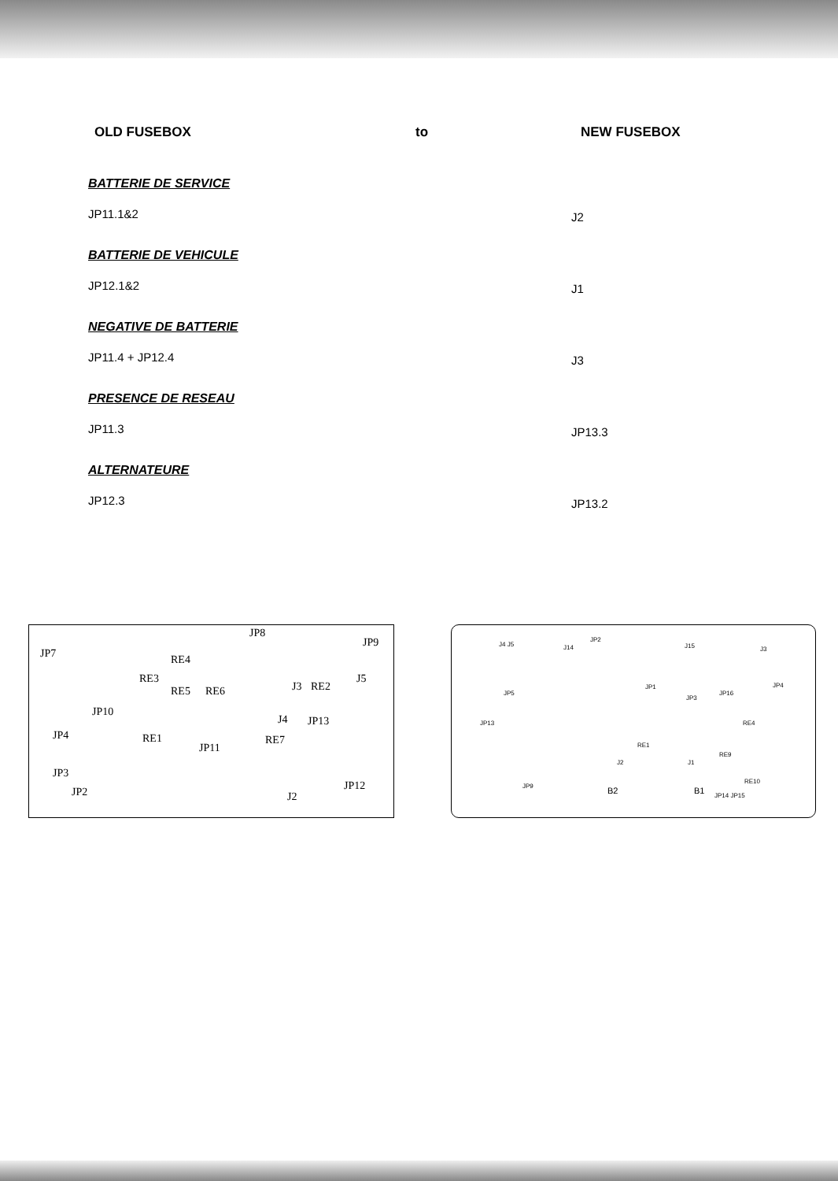OLD FUSEBOX to NEW FUSEBOX
BATTERIE DE SERVICE
JP11.1&2
J2
BATTERIE DE VEHICULE
JP12.1&2
J1
NEGATIVE DE BATTERIE
JP11.4 + JP12.4
J3
PRESENCE DE RESEAU
JP11.3
JP13.3
ALTERNATEURE
JP12.3
JP13.2
JP7
JP8
JP9
RE3
RE4
RE5 RE6
JP10
J3 RE2
J5
JP4
J4 JP13
RE1
JP11
RE7
JP3
JP2 J2
JP12
J4 J5 J14
JP2
J15 J3
JP5
JP1
JP3
JP16
JP4
JP13 RE4
RE1
J2 J1
RE9
JP9 B2 B1
RE10
JP14 JP15